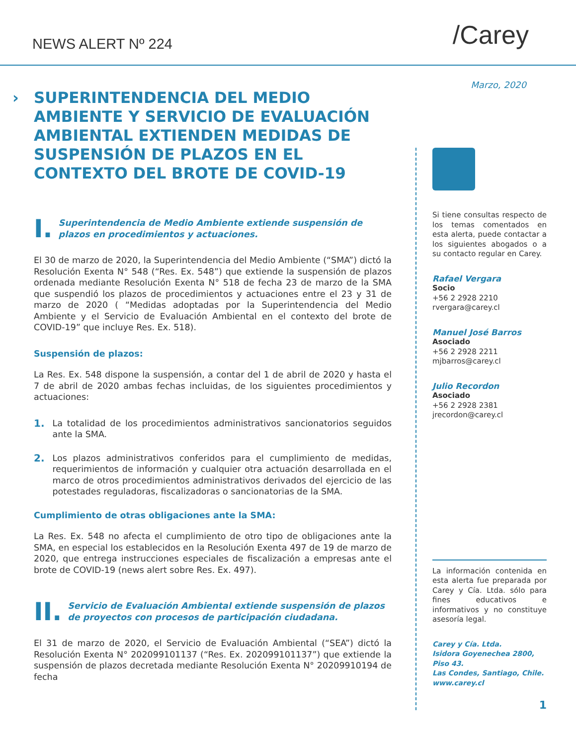NEWS ALERT Nº 224
/Carey
Marzo, 2020
› SUPERINTENDENCIA DEL MEDIO AMBIENTE Y SERVICIO DE EVALUACIÓN AMBIENTAL EXTIENDEN MEDIDAS DE SUSPENSIÓN DE PLAZOS EN EL CONTEXTO DEL BROTE DE COVID-19
I. Superintendencia de Medio Ambiente extiende suspensión de plazos en procedimientos y actuaciones.
El 30 de marzo de 2020, la Superintendencia del Medio Ambiente (“SMA”) dictó la Resolución Exenta N° 548 (“Res. Ex. 548”) que extiende la suspensión de plazos ordenada mediante Resolución Exenta N° 518 de fecha 23 de marzo de la SMA que suspendió los plazos de procedimientos y actuaciones entre el 23 y 31 de marzo de 2020 ( “Medidas adoptadas por la Superintendencia del Medio Ambiente y el Servicio de Evaluación Ambiental en el contexto del brote de COVID-19” que incluye Res. Ex. 518).
Suspensión de plazos:
La Res. Ex. 548 dispone la suspensión, a contar del 1 de abril de 2020 y hasta el 7 de abril de 2020 ambas fechas incluidas, de los siguientes procedimientos y actuaciones:
1. La totalidad de los procedimientos administrativos sancionatorios seguidos ante la SMA.
2. Los plazos administrativos conferidos para el cumplimiento de medidas, requerimientos de información y cualquier otra actuación desarrollada en el marco de otros procedimientos administrativos derivados del ejercicio de las potestades reguladoras, fiscalizadoras o sancionatorias de la SMA.
Cumplimiento de otras obligaciones ante la SMA:
La Res. Ex. 548 no afecta el cumplimiento de otro tipo de obligaciones ante la SMA, en especial los establecidos en la Resolución Exenta 497 de 19 de marzo de 2020, que entrega instrucciones especiales de fiscalización a empresas ante el brote de COVID-19 (news alert sobre Res. Ex. 497).
II. Servicio de Evaluación Ambiental extiende suspensión de plazos de proyectos con procesos de participación ciudadana.
El 31 de marzo de 2020, el Servicio de Evaluación Ambiental (“SEA”) dictó la Resolución Exenta N° 202099101137 (“Res. Ex. 202099101137”) que extiende la suspensión de plazos decretada mediante Resolución Exenta N° 20209910194 de fecha
Si tiene consultas respecto de los temas comentados en esta alerta, puede contactar a los siguientes abogados o a su contacto regular en Carey.
Rafael Vergara
Socio
+56 2 2928 2210
rvergara@carey.cl
Manuel José Barros
Asociado
+56 2 2928 2211
mjbarros@carey.cl
Julio Recordon
Asociado
+56 2 2928 2381
jrecordon@carey.cl
La información contenida en esta alerta fue preparada por Carey y Cía. Ltda. sólo para fines educativos e informativos y no constituye asesoría legal.
Carey y Cía. Ltda.
Isidora Goyenechea 2800, Piso 43.
Las Condes, Santiago, Chile.
www.carey.cl
1